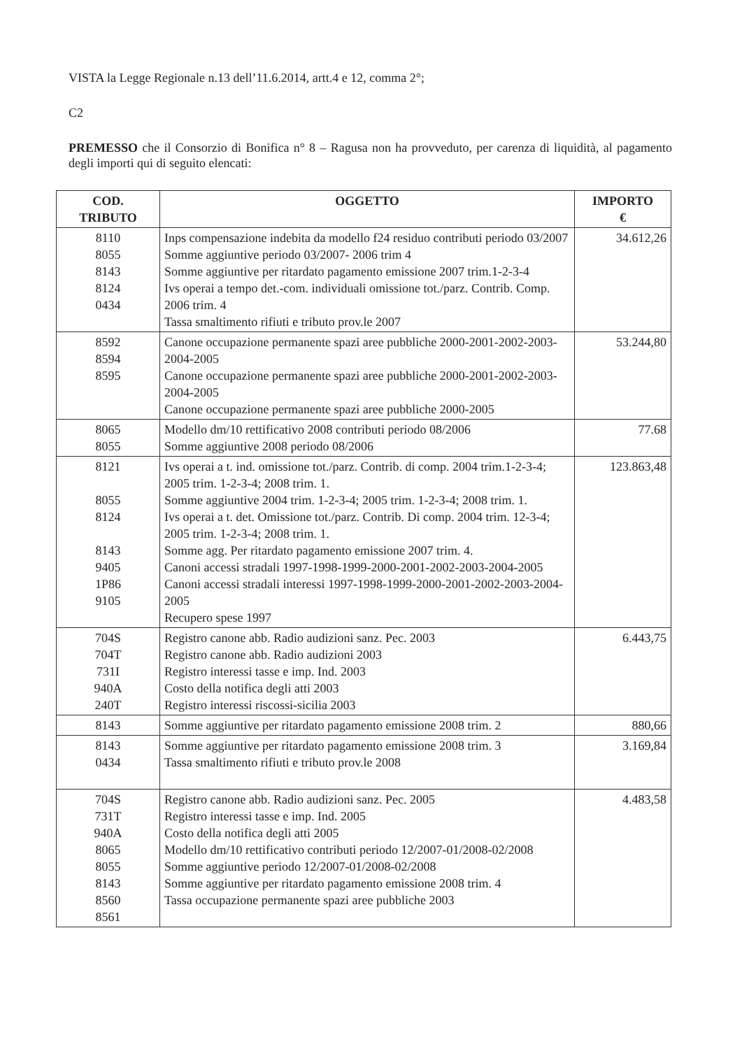VISTA la Legge Regionale n.13 dell’11.6.2014, artt.4 e 12, comma 2°;
C2
PREMESSO che il Consorzio di Bonifica n° 8 – Ragusa non ha provveduto, per carenza di liquidità, al pagamento degli importi qui di seguito elencati:
| COD. TRIBUTO | OGGETTO | IMPORTO € |
| --- | --- | --- |
| 8110 8055 8143 8124 0434 | Inps compensazione indebita da modello f24 residuo contributi periodo 03/2007 Somme aggiuntive periodo 03/2007- 2006 trim 4 Somme aggiuntive per ritardato pagamento emissione 2007 trim.1-2-3-4 Ivs operai a tempo det.-com. individuali omissione tot./parz. Contrib. Comp. 2006 trim. 4 Tassa smaltimento rifiuti e tributo prov.le 2007 | 34.612,26 |
| 8592 8594 8595 | Canone occupazione permanente spazi aree pubbliche 2000-2001-2002-2003-2004-2005 Canone occupazione permanente spazi aree pubbliche 2000-2001-2002-2003-2004-2005 Canone occupazione permanente spazi aree pubbliche 2000-2005 | 53.244,80 |
| 8065 8055 | Modello dm/10 rettificativo 2008 contributi periodo 08/2006 Somme aggiuntive 2008 periodo 08/2006 | 77.68 |
| 8121 8055 8124 8143 9405 1P86 9105 | Ivs operai a t. ind. omissione tot./parz. Contrib. di comp. 2004 trim.1-2-3-4; 2005 trim. 1-2-3-4; 2008 trim. 1. Somme aggiuntive 2004 trim. 1-2-3-4; 2005 trim. 1-2-3-4; 2008 trim. 1. Ivs operai a t. det. Omissione tot./parz. Contrib. Di comp. 2004 trim. 12-3-4; 2005 trim. 1-2-3-4; 2008 trim. 1. Somme agg. Per ritardato pagamento emissione 2007 trim. 4. Canoni accessi stradali 1997-1998-1999-2000-2001-2002-2003-2004-2005 Canoni accessi stradali interessi 1997-1998-1999-2000-2001-2002-2003-2004-2005 Recupero spese 1997 | 123.863,48 |
| 704S 704T 731I 940A 240T | Registro canone abb. Radio audizioni sanz. Pec. 2003 Registro canone abb. Radio audizioni 2003 Registro interessi tasse e imp. Ind. 2003 Costo della notifica degli atti 2003 Registro interessi riscossi-sicilia 2003 | 6.443,75 |
| 8143 | Somme aggiuntive per ritardato pagamento emissione 2008 trim. 2 | 880,66 |
| 8143 0434 | Somme aggiuntive per ritardato pagamento emissione 2008 trim. 3 Tassa smaltimento rifiuti e tributo prov.le 2008 | 3.169,84 |
| 704S 731T 940A 8065 8055 8143 8560 8561 | Registro canone abb. Radio audizioni sanz. Pec. 2005 Registro interessi tasse e imp. Ind. 2005 Costo della notifica degli atti 2005 Modello dm/10 rettificativo contributi periodo 12/2007-01/2008-02/2008 Somme aggiuntive periodo 12/2007-01/2008-02/2008 Somme aggiuntive per ritardato pagamento emissione 2008 trim. 4 Tassa occupazione permanente spazi aree pubbliche 2003 | 4.483,58 |